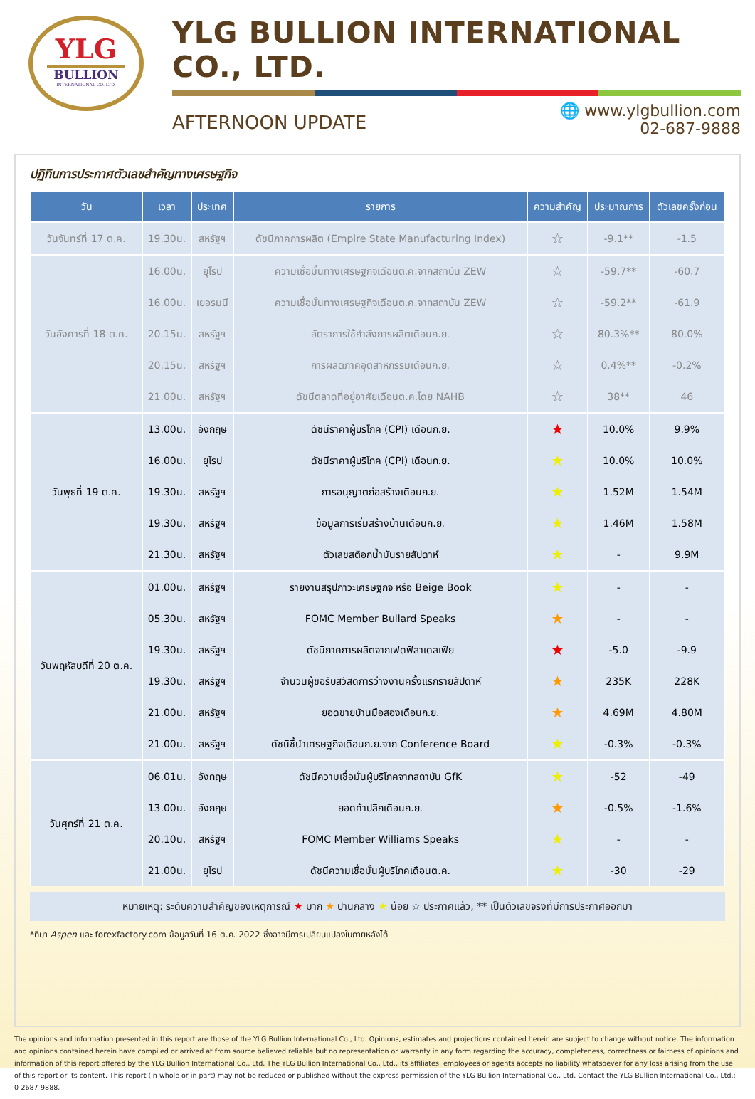YLG
BULLION
INTERNATIONAL CO.,LTD.
YLG BULLION INTERNATIONAL CO., LTD.
AFTERNOON UPDATE
🌐 www.ylgbullion.com
02-687-9888
ปฏิทินการประกาศตัวเลขสำคัญทางเศรษฐกิจ
| วัน | เวลา | ประเทศ | รายการ | ความสำคัญ | ประมาณการ | ตัวเลขครั้งก่อน |
| --- | --- | --- | --- | --- | --- | --- |
| วันจันทร์ที่ 17 ต.ค. | 19.30น. | สหรัฐฯ | ดัชนีภาคการผลิต (Empire State Manufacturing Index) | ☆ | -9.1** | -1.5 |
| วันอังคารที่ 18 ต.ค. | 16.00น. | ยุโรป | ความเชื่อมั่นทางเศรษฐกิจเดือนต.ค.จากสถาบัน ZEW | ☆ | -59.7** | -60.7 |
| | 16.00น. | เยอรมนี | ความเชื่อมั่นทางเศรษฐกิจเดือนต.ค.จากสถาบัน ZEW | ☆ | -59.2** | -61.9 |
| | 20.15น. | สหรัฐฯ | อัตราการใช้กำลังการผลิตเดือนก.ย. | ☆ | 80.3%** | 80.0% |
| | 20.15น. | สหรัฐฯ | การผลิตภาคอุตสาหกรรมเดือนก.ย. | ☆ | 0.4%** | -0.2% |
| | 21.00น. | สหรัฐฯ | ดัชนีตลาดที่อยู่อาศัยเดือนต.ค.โดย NAHB | ☆ | 38** | 46 |
| วันพุธที่ 19 ต.ค. | 13.00น. | อังกฤษ | ดัชนีราคาผู้บริโภค (CPI) เดือนก.ย. | ★ | 10.0% | 9.9% |
| | 16.00น. | ยุโรป | ดัชนีราคาผู้บริโภค (CPI) เดือนก.ย. | ★ | 10.0% | 10.0% |
| | 19.30น. | สหรัฐฯ | การอนุญาตก่อสร้างเดือนก.ย. | ★ | 1.52M | 1.54M |
| | 19.30น. | สหรัฐฯ | ข้อมูลการเริ่มสร้างบ้านเดือนก.ย. | ★ | 1.46M | 1.58M |
| | 21.30น. | สหรัฐฯ | ตัวเลขสต็อกน้ำมันรายสัปดาห์ | ★ | - | 9.9M |
| วันพฤหัสบดีที่ 20 ต.ค. | 01.00น. | สหรัฐฯ | รายงานสรุปภาวะเศรษฐกิจ หรือ Beige Book | ★ | - | - |
| | 05.30น. | สหรัฐฯ | FOMC Member Bullard Speaks | ★ | - | - |
| | 19.30น. | สหรัฐฯ | ดัชนีภาคการผลิตจากเฟดฟิลาเดลเฟีย | ★ | -5.0 | -9.9 |
| | 19.30น. | สหรัฐฯ | จำนวนผู้ขอรับสวัสดิการว่างงานครั้งแรกรายสัปดาห์ | ★ | 235K | 228K |
| | 21.00น. | สหรัฐฯ | ยอดขายบ้านมือสองเดือนก.ย. | ★ | 4.69M | 4.80M |
| | 21.00น. | สหรัฐฯ | ดัชนีชี้นำเศรษฐกิจเดือนก.ย.จาก Conference Board | ★ | -0.3% | -0.3% |
| วันศุกร์ที่ 21 ต.ค. | 06.01น. | อังกฤษ | ดัชนีความเชื่อมั่นผู้บริโภคจากสถาบัน GfK | ★ | -52 | -49 |
| | 13.00น. | อังกฤษ | ยอดค้าปลีกเดือนก.ย. | ★ | -0.5% | -1.6% |
| | 20.10น. | สหรัฐฯ | FOMC Member Williams Speaks | ★ | - | - |
| | 21.00น. | ยุโรป | ดัชนีความเชื่อมั่นผู้บริโภคเดือนต.ค. | ★ | -30 | -29 |
หมายเหตุ: ระดับความสำคัญของเหตุการณ์ ★ มาก ★ ปานกลาง ★ น้อย ☆ ประกาศแล้ว, ** เป็นตัวเลขจริงที่มีการประกาศออกมา
*ที่มา Aspen และ forexfactory.com ข้อมูลวันที่ 16 ต.ค. 2022 ซึ่งอาจมีการเปลี่ยนแปลงในภายหลังได้
The opinions and information presented in this report are those of the YLG Bullion International Co., Ltd. Opinions, estimates and projections contained herein are subject to change without notice. The information and opinions contained herein have compiled or arrived at from source believed reliable but no representation or warranty in any form regarding the accuracy, completeness, correctness or fairness of opinions and information of this report offered by the YLG Bullion International Co., Ltd. The YLG Bullion International Co., Ltd., its affiliates, employees or agents accepts no liability whatsoever for any loss arising from the use of this report or its content. This report (in whole or in part) may not be reduced or published without the express permission of the YLG Bullion International Co., Ltd. Contact the YLG Bullion International Co., Ltd.: 0-2687-9888.